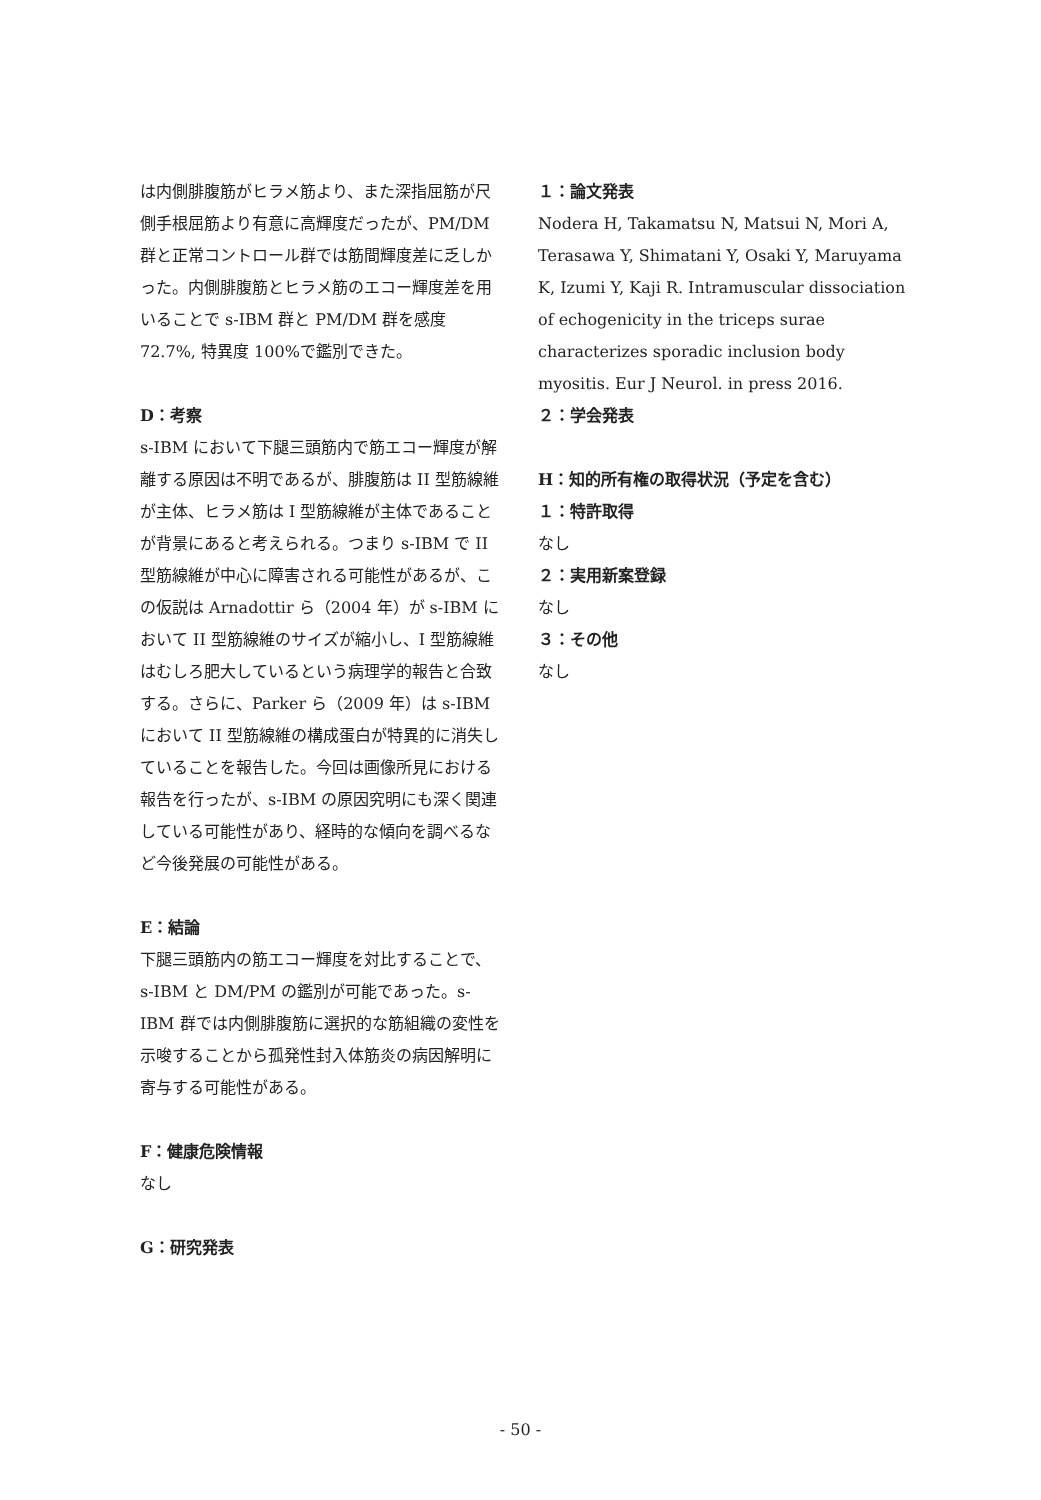は内側腓腹筋がヒラメ筋より、また深指屈筋が尺側手根屈筋より有意に高輝度だったが、PM/DM 群と正常コントロール群では筋間輝度差に乏しかった。内側腓腹筋とヒラメ筋のエコー輝度差を用いることで s-IBM 群と PM/DM 群を感度 72.7%, 特異度 100%で鑑別できた。
D：考察
s-IBM において下腿三頭筋内で筋エコー輝度が解離する原因は不明であるが、腓腹筋は II 型筋線維が主体、ヒラメ筋は I 型筋線維が主体であることが背景にあると考えられる。つまり s-IBM で II 型筋線維が中心に障害される可能性があるが、この仮説は Arnadottir ら（2004 年）が s-IBM において II 型筋線維のサイズが縮小し、I 型筋線維はむしろ肥大しているという病理学的報告と合致する。さらに、Parker ら（2009 年）は s-IBM において II 型筋線維の構成蛋白が特異的に消失していることを報告した。今回は画像所見における報告を行ったが、s-IBM の原因究明にも深く関連している可能性があり、経時的な傾向を調べるなど今後発展の可能性がある。
E：結論
下腿三頭筋内の筋エコー輝度を対比することで、s-IBM と DM/PM の鑑別が可能であった。s-IBM 群では内側腓腹筋に選択的な筋組織の変性を示唆することから孤発性封入体筋炎の病因解明に寄与する可能性がある。
F：健康危険情報
なし
G：研究発表
１：論文発表
Nodera H, Takamatsu N, Matsui N, Mori A, Terasawa Y, Shimatani Y, Osaki Y, Maruyama K, Izumi Y, Kaji R. Intramuscular dissociation of echogenicity in the triceps surae characterizes sporadic inclusion body myositis. Eur J Neurol. in press 2016.
２：学会発表
H：知的所有権の取得状況（予定を含む）
１：特許取得
なし
２：実用新案登録
なし
３：その他
なし
- 50 -